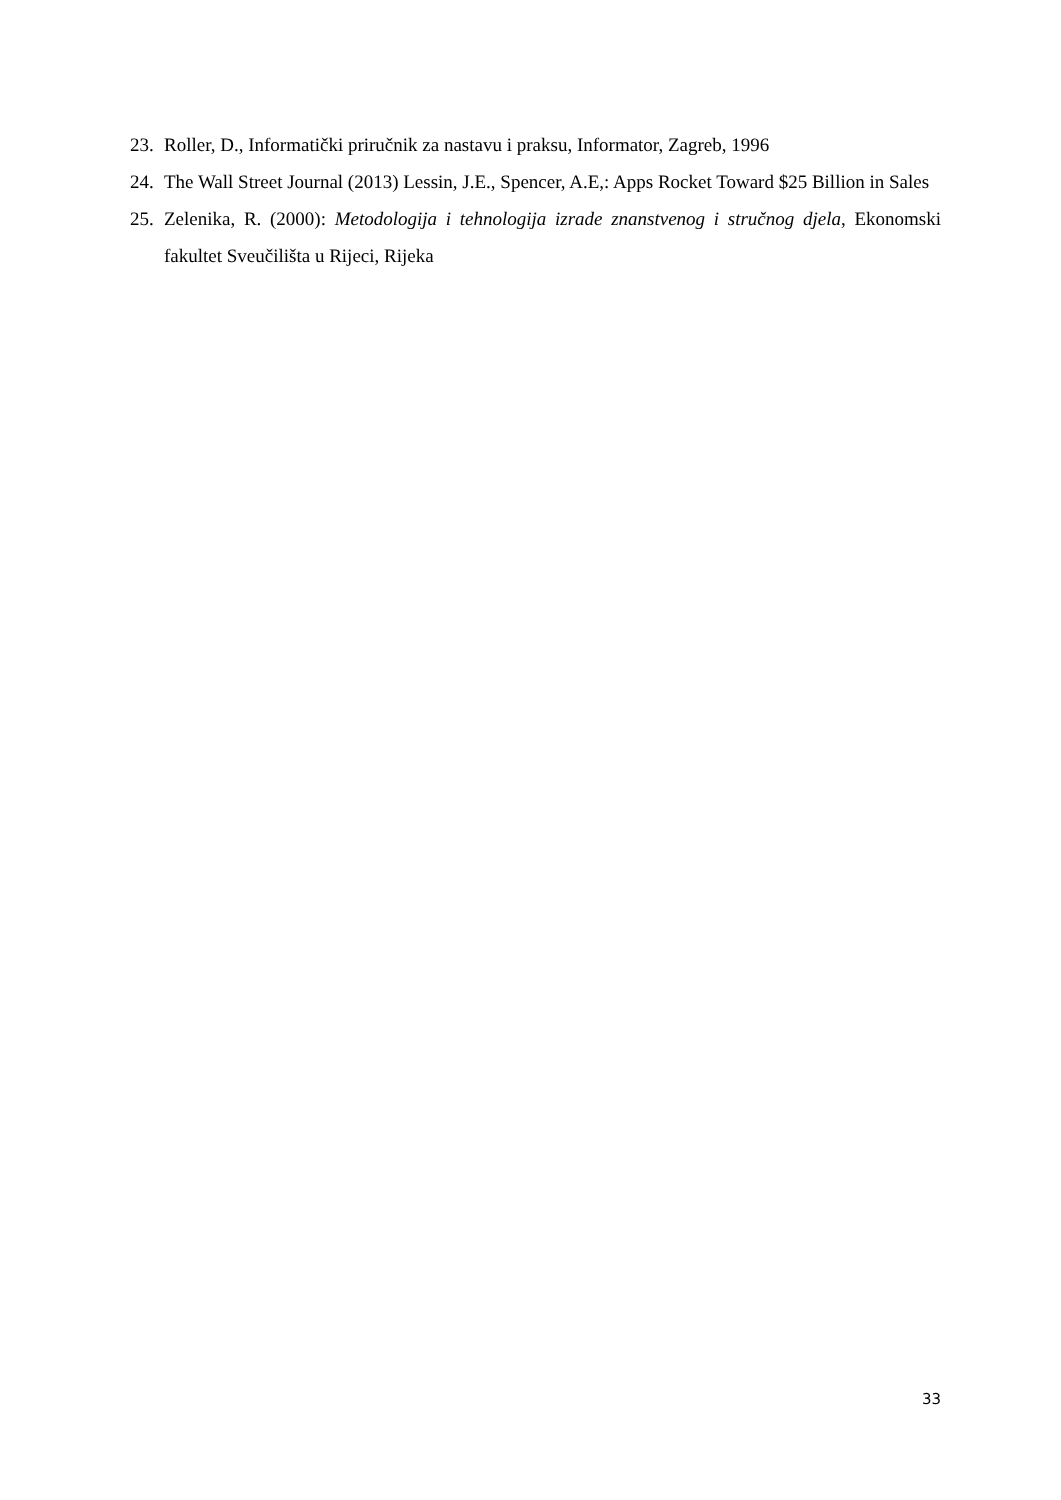23. Roller, D., Informatički priručnik za nastavu i praksu, Informator, Zagreb, 1996
24. The Wall Street Journal (2013) Lessin, J.E., Spencer, A.E,: Apps Rocket Toward $25 Billion in Sales
25. Zelenika, R. (2000): Metodologija i tehnologija izrade znanstvenog i stručnog djela, Ekonomski fakultet Sveučilišta u Rijeci, Rijeka
33